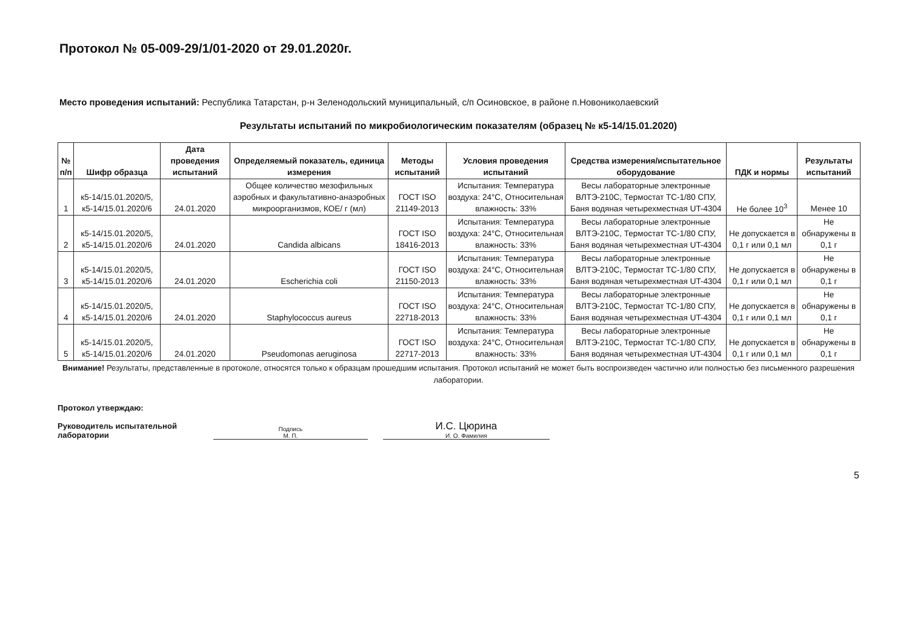Протокол № 05-009-29/1/01-2020 от 29.01.2020г.
Место проведения испытаний: Республика Татарстан, р-н Зеленодольский муниципальный, с/п Осиновское, в районе п.Новониколаевский
Результаты испытаний по микробиологическим показателям (образец № к5-14/15.01.2020)
| № п/п | Шифр образца | Дата проведения испытаний | Определяемый показатель, единица измерения | Методы испытаний | Условия проведения испытаний | Средства измерения/испытательное оборудование | ПДК и нормы | Результаты испытаний |
| --- | --- | --- | --- | --- | --- | --- | --- | --- |
| 1 | к5-14/15.01.2020/5, к5-14/15.01.2020/6 | 24.01.2020 | Общее количество мезофильных аэробных и факультативно-анаэробных микроорганизмов, КОЕ/ г (мл) | ГОСТ ISO 21149-2013 | Испытания: Температура воздуха: 24°С, Относительная влажность: 33% | Весы лабораторные электронные ВЛТЭ-210С, Термостат ТС-1/80 СПУ, Баня водяная четырехместная UT-4304 | Не более 10<sup>3</sup> | Менее 10 |
| 2 | к5-14/15.01.2020/5, к5-14/15.01.2020/6 | 24.01.2020 | Candida albicans | ГОСТ ISO 18416-2013 | Испытания: Температура воздуха: 24°С, Относительная влажность: 33% | Весы лабораторные электронные ВЛТЭ-210С, Термостат ТС-1/80 СПУ, Баня водяная четырехместная UT-4304 | Не допускается в 0,1 г или 0,1 мл | Не обнаружены в 0,1 г |
| 3 | к5-14/15.01.2020/5, к5-14/15.01.2020/6 | 24.01.2020 | Escherichia coli | ГОСТ ISO 21150-2013 | Испытания: Температура воздуха: 24°С, Относительная влажность: 33% | Весы лабораторные электронные ВЛТЭ-210С, Термостат ТС-1/80 СПУ, Баня водяная четырехместная UT-4304 | Не допускается в 0,1 г или 0,1 мл | Не обнаружены в 0,1 г |
| 4 | к5-14/15.01.2020/5, к5-14/15.01.2020/6 | 24.01.2020 | Staphylococcus aureus | ГОСТ ISO 22718-2013 | Испытания: Температура воздуха: 24°С, Относительная влажность: 33% | Весы лабораторные электронные ВЛТЭ-210С, Термостат ТС-1/80 СПУ, Баня водяная четырехместная UT-4304 | Не допускается в 0,1 г или 0,1 мл | Не обнаружены в 0,1 г |
| 5 | к5-14/15.01.2020/5, к5-14/15.01.2020/6 | 24.01.2020 | Pseudomonas aeruginosa | ГОСТ ISO 22717-2013 | Испытания: Температура воздуха: 24°С, Относительная влажность: 33% | Весы лабораторные электронные ВЛТЭ-210С, Термостат ТС-1/80 СПУ, Баня водяная четырехместная UT-4304 | Не допускается в 0,1 г или 0,1 мл | Не обнаружены в 0,1 г |
Внимание! Результаты, представленные в протоколе, относятся только к образцам прошедшим испытания. Протокол испытаний не может быть воспроизведен частично или полностью без письменного разрешения лаборатории.
Протокол утверждаю:
Руководитель испытательной
лаборатории
Подпись
М. П.
И.С. Цюрина
И. О. Фамилия
5